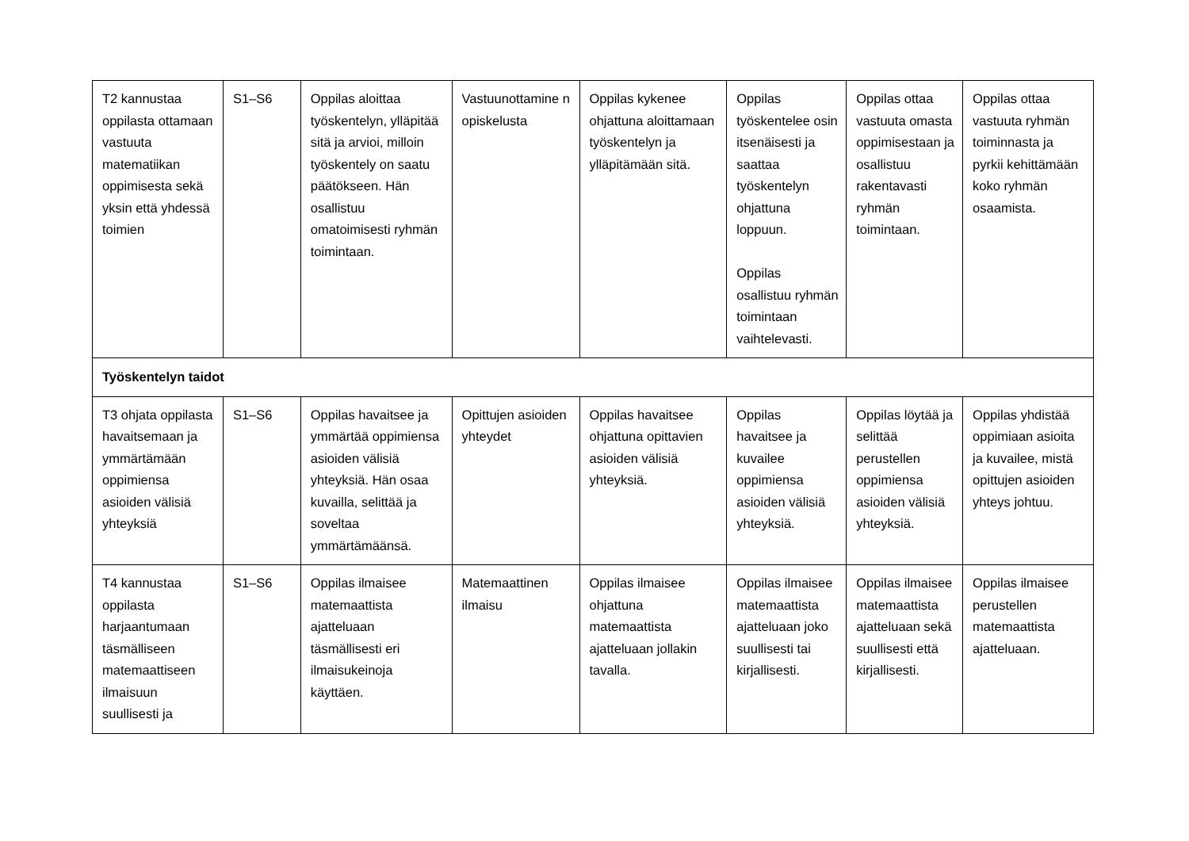| T2 kannustaa oppilasta ottamaan vastuuta matematiikan oppimisesta sekä yksin että yhdessä toimien | S1–S6 | Oppilas aloittaa työskentelyn, ylläpitää sitä ja arvioi, milloin työskentely on saatu päätökseen. Hän osallistuu omatoimisesti ryhmän toimintaan. | Vastuunottamine n opiskelusta | Oppilas kykenee ohjattuna aloittamaan työskentelyn ja ylläpitämään sitä. | Oppilas työskentelee osin itsenäisesti ja saattaa työskentelyn ohjattuna loppuun. Oppilas osallistuu ryhmän toimintaan vaihtelevasti. | Oppilas ottaa vastuuta omasta oppimisestaan ja osallistuu rakentavasti ryhmän toimintaan. | Oppilas ottaa vastuuta ryhmän toiminnasta ja pyrkii kehittämään koko ryhmän osaamista. |
| Työskentelyn taidot | | | | | | | |
| T3 ohjata oppilasta havaitsemaan ja ymmärtämään oppimiensa asioiden välisiä yhteyksiä | S1–S6 | Oppilas havaitsee ja ymmärtää oppimiensa asioiden välisiä yhteyksiä. Hän osaa kuvailla, selittää ja soveltaa ymmärtämäänsä. | Opittujen asioiden yhteydet | Oppilas havaitsee ohjattuna opittavien asioiden välisiä yhteyksiä. | Oppilas havaitsee ja kuvailee oppimiensa asioiden välisiä yhteyksiä. | Oppilas löytää ja selittää perustellen oppimiensa asioiden välisiä yhteyksiä. | Oppilas yhdistää oppimiaan asioita ja kuvailee, mistä opittujen asioiden yhteys johtuu. |
| T4 kannustaa oppilasta harjaantumaan täsmälliseen matemaattiseen ilmaisuun suullisesti ja | S1–S6 | Oppilas ilmaisee matemaattista ajatteluaan täsmällisesti eri ilmaisukeinoja käyttäen. | Matemaattinen ilmaisu | Oppilas ilmaisee ohjattuna matemaattista ajatteluaan jollakin tavalla. | Oppilas ilmaisee matemaattista ajatteluaan joko suullisesti tai kirjallisesti. | Oppilas ilmaisee matemaattista ajatteluaan sekä suullisesti että kirjallisesti. | Oppilas ilmaisee perustellen matemaattista ajatteluaan. |